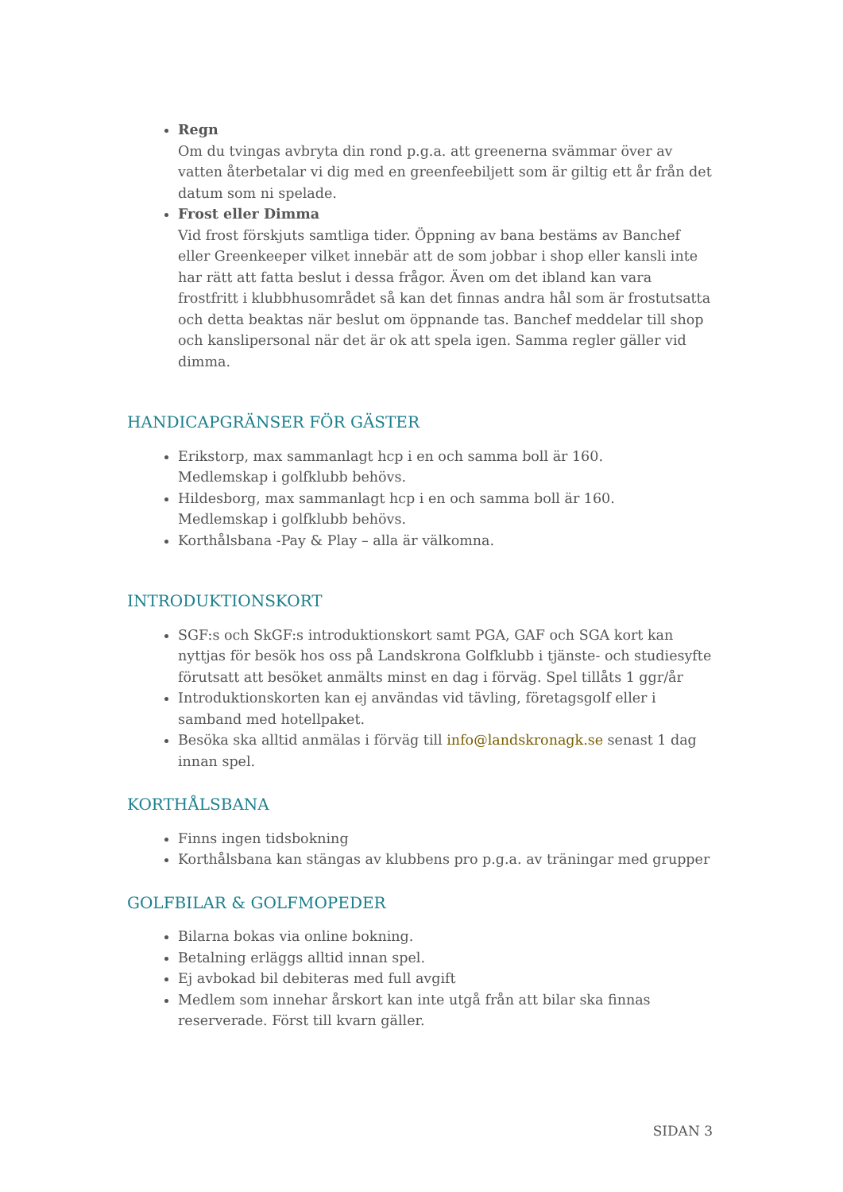Regn
Om du tvingas avbryta din rond p.g.a. att greenerna svämmar över av vatten återbetalar vi dig med en greenfeebiljett som är giltig ett år från det datum som ni spelade.
Frost eller Dimma
Vid frost förskjuts samtliga tider. Öppning av bana bestäms av Banchef eller Greenkeeper vilket innebär att de som jobbar i shop eller kansli inte har rätt att fatta beslut i dessa frågor. Även om det ibland kan vara frostfritt i klubbhusområdet så kan det finnas andra hål som är frostutsatta och detta beaktas när beslut om öppnande tas. Banchef meddelar till shop och kanslipersonal när det är ok att spela igen. Samma regler gäller vid dimma.
HANDICAPGRÄNSER FÖR GÄSTER
Erikstorp, max sammanlagt hcp i en och samma boll är 160.
Medlemskap i golfklubb behövs.
Hildesborg, max sammanlagt hcp i en och samma boll är 160.
Medlemskap i golfklubb behövs.
Korthålsbana -Pay & Play – alla är välkomna.
INTRODUKTIONSKORT
SGF:s och SkGF:s introduktionskort samt PGA, GAF och SGA kort kan nyttjas för besök hos oss på Landskrona Golfklubb i tjänste- och studiesyfte förutsatt att besöket anmälts minst en dag i förväg. Spel tillåts 1 ggr/år
Introduktionskorten kan ej användas vid tävling, företagsgolf eller i samband med hotellpaket.
Besöka ska alltid anmälas i förväg till info@landskronagk.se senast 1 dag innan spel.
KORTHÅLSBANA
Finns ingen tidsbokning
Korthålsbana kan stängas av klubbens pro p.g.a. av träningar med grupper
GOLFBILAR & GOLFMOPEDER
Bilarna bokas via online bokning.
Betalning erläggs alltid innan spel.
Ej avbokad bil debiteras med full avgift
Medlem som innehar årskort kan inte utgå från att bilar ska finnas reserverade. Först till kvarn gäller.
SIDAN 3